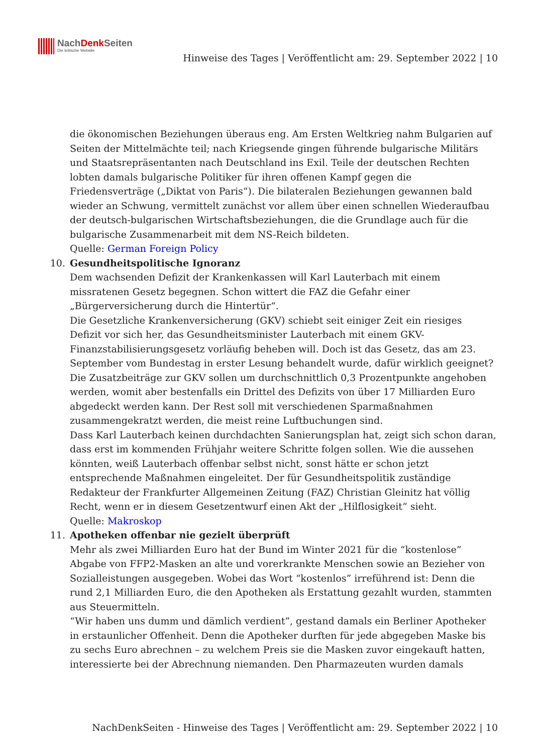NachDenk Seiten
Die kritische Website
Hinweise des Tages | Veröffentlicht am: 29. September 2022 | 10
die ökonomischen Beziehungen überaus eng. Am Ersten Weltkrieg nahm Bulgarien auf Seiten der Mittelmächte teil; nach Kriegsende gingen führende bulgarische Militärs und Staatsrepräsentanten nach Deutschland ins Exil. Teile der deutschen Rechten lobten damals bulgarische Politiker für ihren offenen Kampf gegen die Friedensverträge („Diktat von Paris“). Die bilateralen Beziehungen gewannen bald wieder an Schwung, vermittelt zunächst vor allem über einen schnellen Wiederaufbau der deutsch-bulgarischen Wirtschaftsbeziehungen, die die Grundlage auch für die bulgarische Zusammenarbeit mit dem NS-Reich bildeten.
Quelle: German Foreign Policy
10. Gesundheitspolitische Ignoranz
Dem wachsenden Defizit der Krankenkassen will Karl Lauterbach mit einem missratenen Gesetz begegnen. Schon wittert die FAZ die Gefahr einer „Bürgerversicherung durch die Hintertür“.
Die Gesetzliche Krankenversicherung (GKV) schiebt seit einiger Zeit ein riesiges Defizit vor sich her, das Gesundheitsminister Lauterbach mit einem GKV-Finanzstabilisierungsgesetz vorläufig beheben will. Doch ist das Gesetz, das am 23. September vom Bundestag in erster Lesung behandelt wurde, dafür wirklich geeignet? Die Zusatzbeiträge zur GKV sollen um durchschnittlich 0,3 Prozentpunkte angehoben werden, womit aber bestenfalls ein Drittel des Defizits von über 17 Milliarden Euro abgedeckt werden kann. Der Rest soll mit verschiedenen Sparmaßnahmen zusammengekratzt werden, die meist reine Luftbuchungen sind.
Dass Karl Lauterbach keinen durchdachten Sanierungsplan hat, zeigt sich schon daran, dass erst im kommenden Frühjahr weitere Schritte folgen sollen. Wie die aussehen könnten, weiß Lauterbach offenbar selbst nicht, sonst hätte er schon jetzt entsprechende Maßnahmen eingeleitet. Der für Gesundheitspolitik zuständige Redakteur der Frankfurter Allgemeinen Zeitung (FAZ) Christian Gleinitz hat völlig Recht, wenn er in diesem Gesetzentwurf einen Akt der „Hilflosigkeit“ sieht.
Quelle: Makroskop
11. Apotheken offenbar nie gezielt überprüft
Mehr als zwei Milliarden Euro hat der Bund im Winter 2021 für die “kostenlose” Abgabe von FFP2-Masken an alte und vorerkrankte Menschen sowie an Bezieher von Sozialleistungen ausgegeben. Wobei das Wort “kostenlos” irreführend ist: Denn die rund 2,1 Milliarden Euro, die den Apotheken als Erstattung gezahlt wurden, stammten aus Steuermitteln.
“Wir haben uns dumm und dämlich verdient”, gestand damals ein Berliner Apotheker in erstaunlicher Offenheit. Denn die Apotheker durften für jede abgegeben Maske bis zu sechs Euro abrechnen – zu welchem Preis sie die Masken zuvor eingekauft hatten, interessierte bei der Abrechnung niemanden. Den Pharmazeuten wurden damals
NachDenkSeiten - Hinweise des Tages | Veröffentlicht am: 29. September 2022 | 10